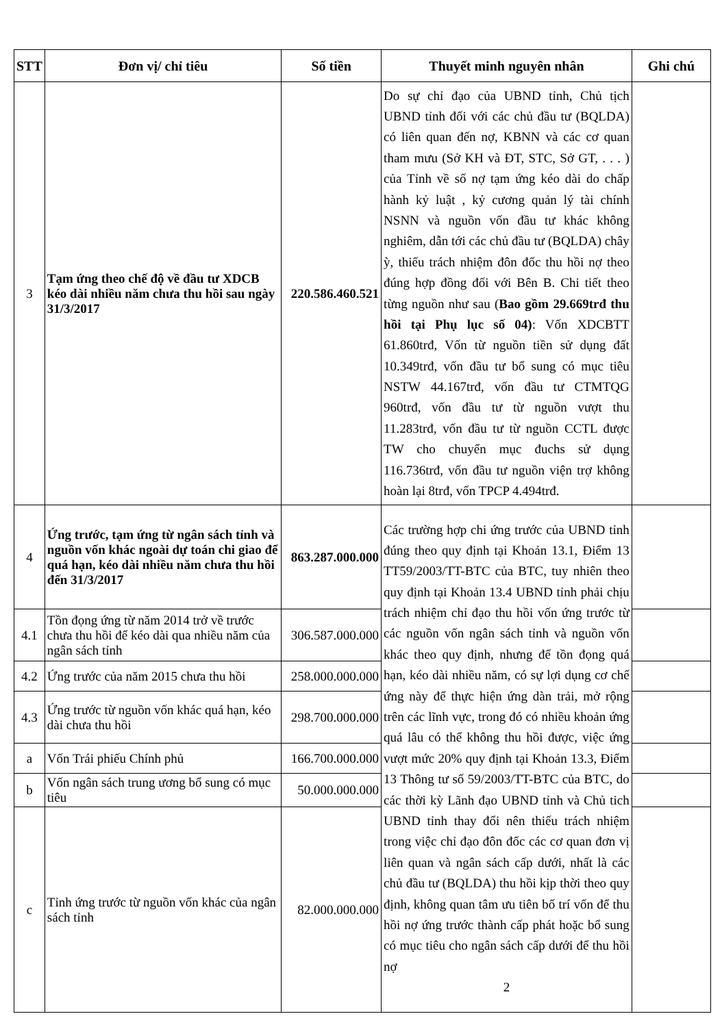| STT | Đơn vị/ chỉ tiêu | Số tiền | Thuyết minh nguyên nhân | Ghi chú |
| --- | --- | --- | --- | --- |
| 3 | Tạm ứng theo chế độ về đầu tư XDCB kéo dài nhiều năm chưa thu hồi sau ngày 31/3/2017 | 220.586.460.521 | Do sự chỉ đạo của UBND tỉnh, Chủ tịch UBND tỉnh đối với các chủ đầu tư (BQLDA) có liên quan đến nợ, KBNN và các cơ quan tham mưu (Sở KH và ĐT, STC, Sở GT, . . . ) của Tỉnh về số nợ tạm ứng kéo dài do chấp hành kỷ luật , kỷ cương quản lý tài chính NSNN và nguồn vốn đầu tư khác không nghiêm, dẫn tới các chủ đầu tư (BQLDA) chây ỳ, thiếu trách nhiệm đôn đốc thu hồi nợ theo đúng hợp đồng đối với Bên B. Chi tiết theo từng nguồn như sau ( Bao gồm 29.669trđ thu hồi tại Phụ lục số 04) : Vốn XDCBTT 61.860trđ, Vốn từ nguồn tiền sử dụng đất 10.349trđ, vốn đầu tư bổ sung có mục tiêu NSTW 44.167trđ, vốn đầu tư CTMTQG 960trđ, vốn đầu tư từ nguồn vượt thu 11.283trđ, vốn đầu tư từ nguồn CCTL được TW cho chuyển mục đuchs sử dụng 116.736trđ, vốn đầu tư nguồn viện trợ không hoàn lại 8trđ, vốn TPCP 4.494trđ. | |
| 4 | Ứng trước, tạm ứng từ ngân sách tỉnh và nguồn vốn khác ngoài dự toán chi giao để quá hạn, kéo dài nhiều năm chưa thu hồi đến 31/3/2017 | 863.287.000.000 | Các trường hợp chi ứng trước của UBND tỉnh đúng theo quy định tại Khoản 13.1, Điểm 13 TT59/2003/TT-BTC của BTC, tuy nhiên theo quy định tại Khoản 13.4 UBND tỉnh phải chịu trách nhiệm chỉ đạo thu hồi vốn ứng trước từ các nguồn vốn ngân sách tỉnh và nguồn vốn khác theo quy định, nhưng để tồn đọng quá hạn, kéo dài nhiều năm, có sự lợi dụng cơ chế ứng này để thực hiện ứng dàn trải, mở rộng trên các lĩnh vực, trong đó có nhiều khoản ứng quá lâu có thể không thu hồi được, việc ứng vượt mức 20% quy định tại Khoản 13.3, Điểm 13 Thông tư số 59/2003/TT-BTC của BTC, do các thời kỳ Lãnh đạo UBND tỉnh và Chủ tich UBND tỉnh thay đổi nên thiếu trách nhiệm trong việc chỉ đạo đôn đốc các cơ quan đơn vị liên quan và ngân sách cấp dưới, nhất là các chủ đầu tư (BQLDA) thu hồi kịp thời theo quy định, không quan tâm ưu tiên bố trí vốn để thu hồi nợ ứng trước thành cấp phát hoặc bổ sung có mục tiêu cho ngân sách cấp dưới để thu hồi nợ 2 | |
| 4.1 | Tồn đọng ứng từ năm 2014 trở về trước chưa thu hồi để kéo dài qua nhiều năm của ngân sách tỉnh | 306.587.000.000 | | |
| 4.2 | Ứng trước của năm 2015 chưa thu hồi | 258.000.000.000 | | |
| 4.3 | Ứng trước từ nguồn vốn khác quá hạn, kéo dài chưa thu hồi | 298.700.000.000 | | |
| a | Vốn Trái phiếu Chính phủ | 166.700.000.000 | | |
| b | Vốn ngân sách trung ương bổ sung có mục tiêu | 50.000.000.000 | | |
| c | Tỉnh ứng trước từ nguồn vốn khác của ngân sách tỉnh | 82.000.000.000 | | |